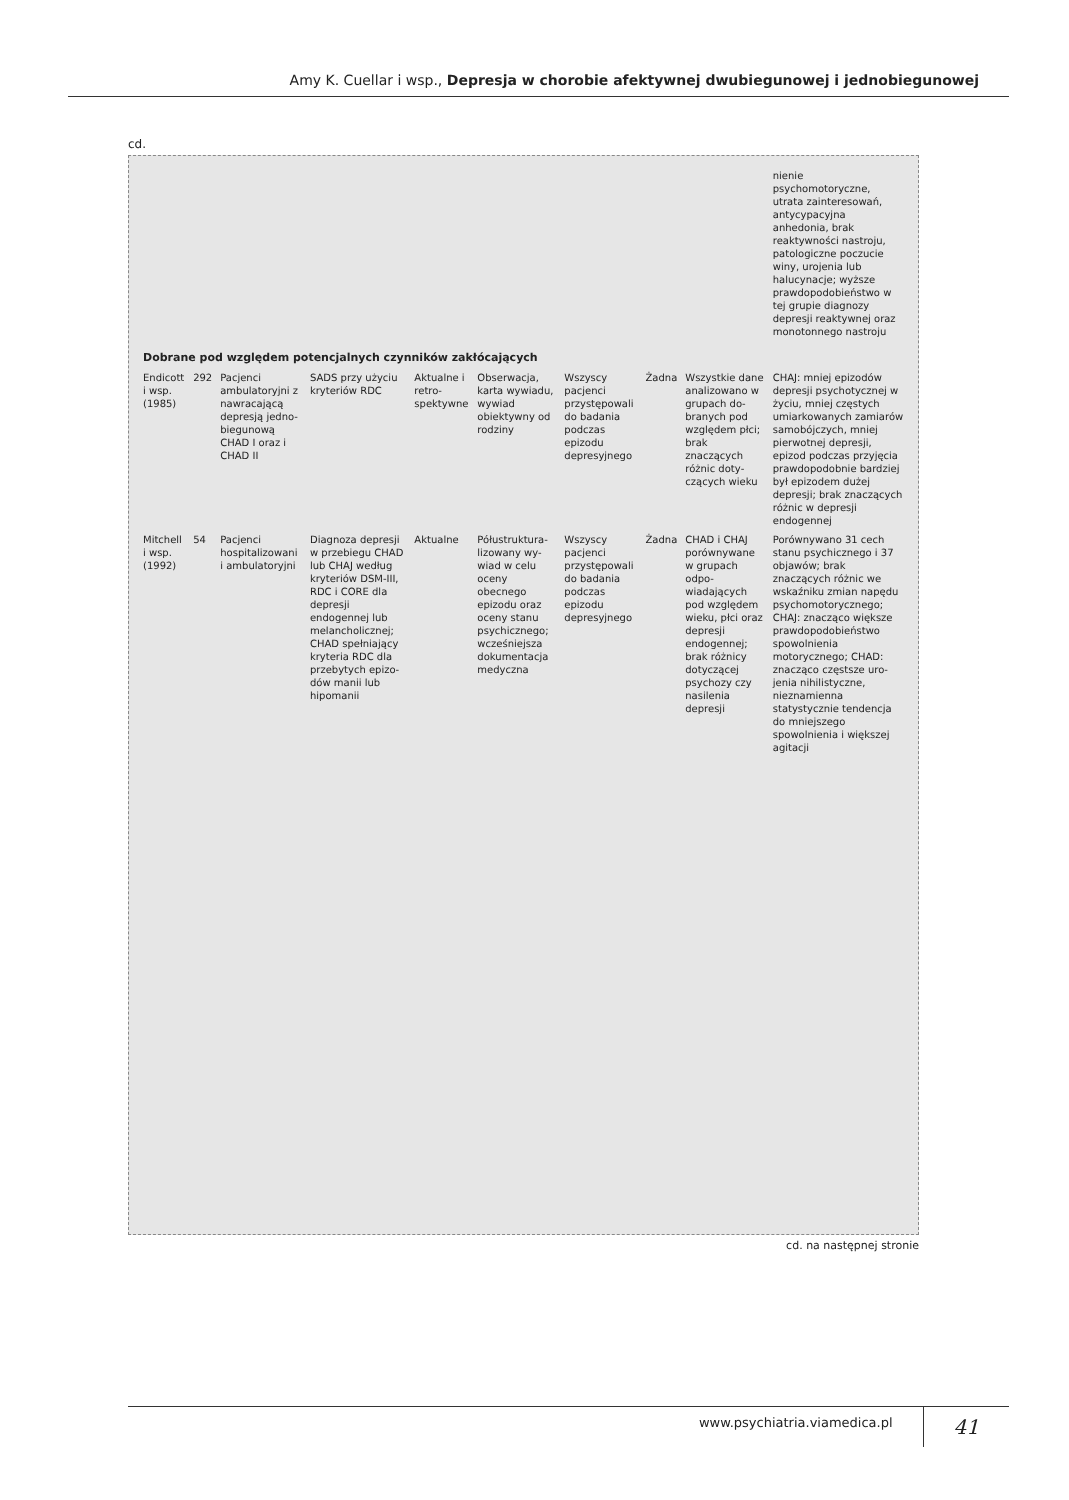Amy K. Cuellar i wsp., Depresja w chorobie afektywnej dwubiegunowej i jednobiegunowej
cd.
| | | | | | | | | | nienie psychomotoryczne, utrata zainteresowań, anty­cypacyjna anhedonia, brak reaktywności nastroju, patolo­giczne poczucie winy, urojenia lub halucynacje; wyższe prawdo­podobieństwo w tej grupie diagnozy depresji reaktywnej oraz monotonnego nastroju |
| Dobrane pod względem potencjalnych czynników zakłócających | | | | | | | | | |
| Endicott i wsp. (1985) | 292 | Pacjenci ambulatoryjni z nawracającą depresją jedno­biegunową CHAD I oraz i CHAD II | SADS przy użyciu kryteriów RDC | Aktualne i retro­spektywne | Obserwacja, karta wywiadu, wywiad obiekty­wny od rodziny | Wszyscy pacjenci przystępowali do badania podczas epizodu depresyjnego | Żadna | Wszystkie dane analizowano w grupach do­branych pod względem płci; brak znaczących różnic doty­czących wieku | CHAJ: mniej epizodów depresji psychotycznej w życiu, mniej częstych umiarkowanych za­miarów samobójczych, mniej pierwotnej depresji, epizod podczas przyjęcia prawdo­podobnie bardziej był epizodem dużej depresji; brak znaczących różnic w depresji endogennej |
| Mitchell i wsp. (1992) | 54 | Pacjenci hospitalizowani i ambulatoryjni | Diagnoza de­presji w przebiegu CHAD lub CHAJ według kryteriów DSM-III, RDC i CORE dla depre­sji endogennej lub melancholicznej; CHAD spełniający kryteria RDC dla przebytych epizo­dów manii lub hipomanii | Aktualne | Półustruktura­lizowany wy­wiad w celu oceny obecnego epizodu oraz oceny stanu psychicznego; wcześniejsza dokumentacja medyczna | Wszyscy pacjenci przystępowali do badania podczas epizodu depresyjnego | Żadna | CHAD i CHAJ porównywane w grupach odpo­wiadających pod względem wieku, płci oraz depresji endogennej; brak różnicy dotyczącej psychozy czy nasilenia depresji | Porównywano 31 cech stanu psychicznego i 37 objawów; brak znaczących różnic we wskaźniku zmian napędu psychomotorycznego; CHAJ: znacząco większe prawdopodobieństwo spo­wolnienia motorycznego; CHAD: znacząco częstsze uro­jenia nihilistyczne, nieznamienna statystycznie tendencja do mniejszego spowolnienia i większej agitacji |
cd. na następnej stronie
www.psychiatria.viamedica.pl 41